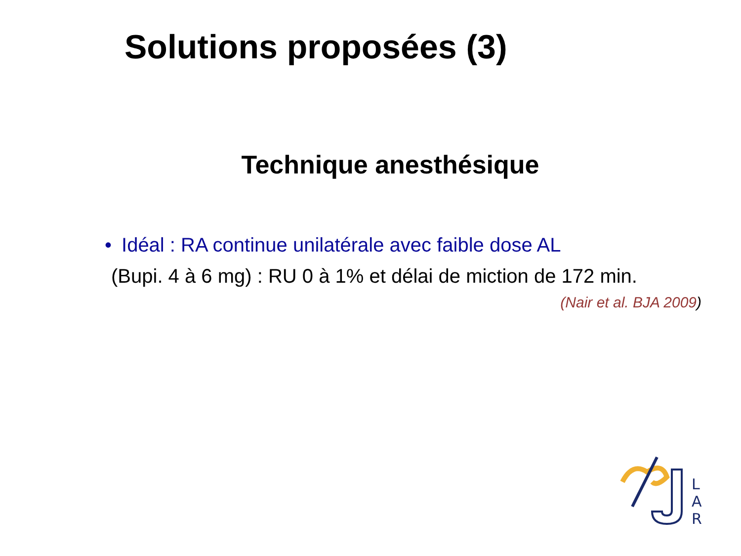Solutions proposées (3)
Technique anesthésique
• Idéal : RA continue unilatérale avec faible dose AL
(Bupi. 4 à 6 mg) : RU 0 à 1% et délai de miction de 172 min.
(Nair et al. BJA 2009)
L
A
R